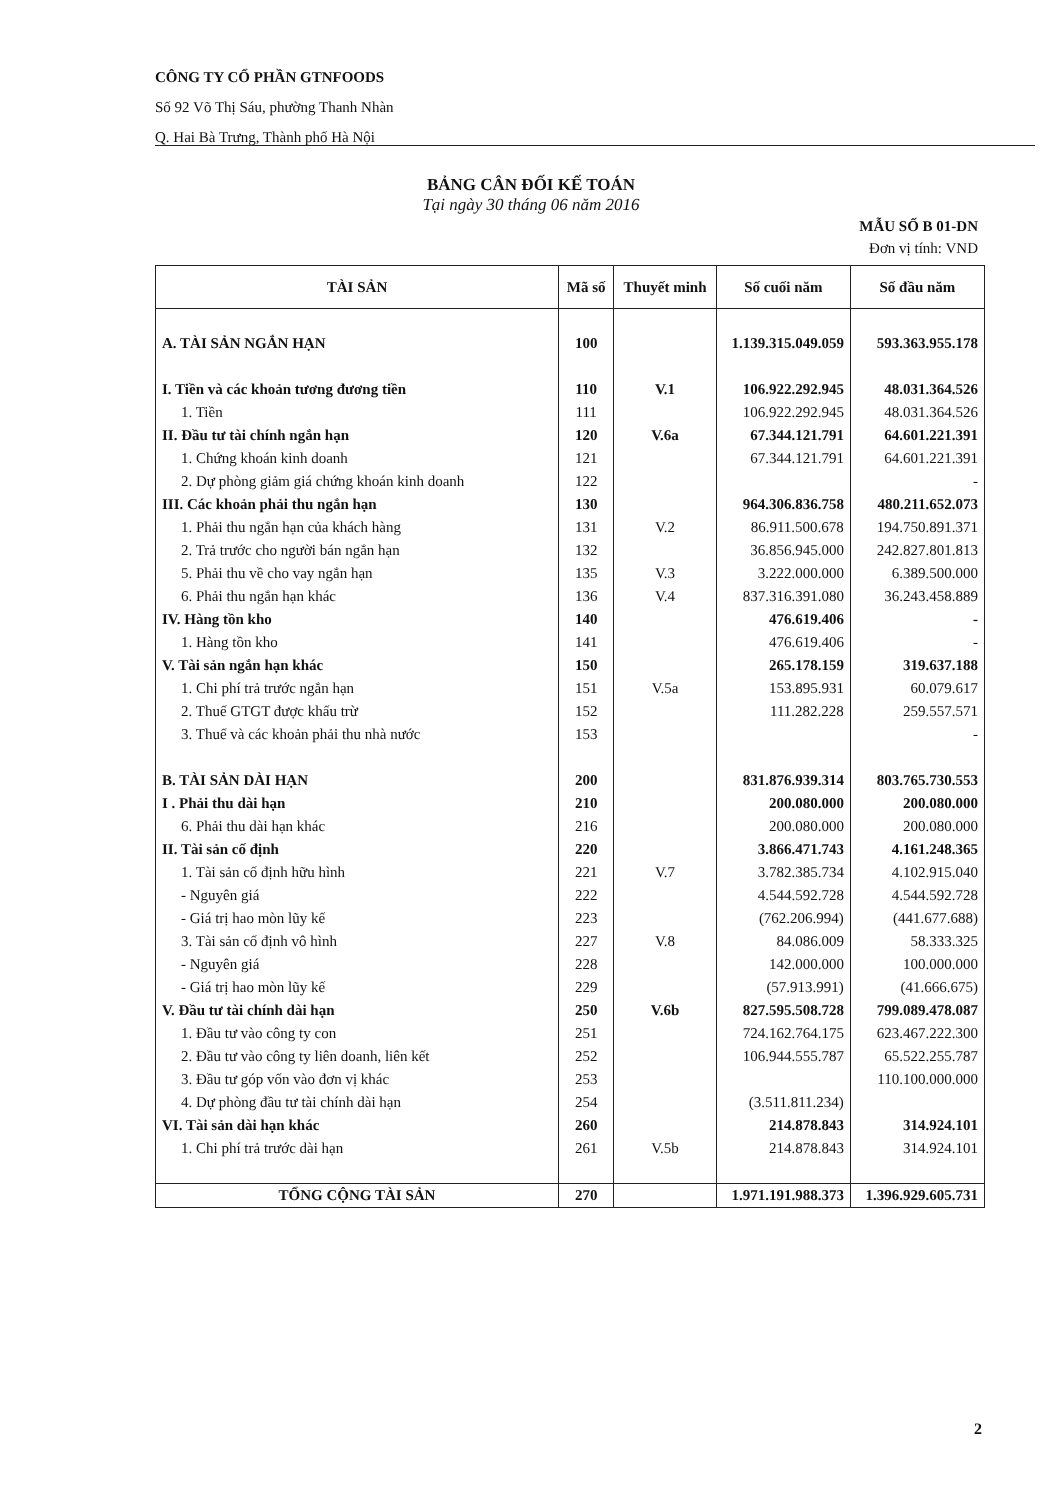CÔNG TY CỔ PHẦN GTNFOODS
Số 92 Võ Thị Sáu, phường Thanh Nhàn
Q. Hai Bà Trưng, Thành phố Hà Nội
BẢNG CÂN ĐỐI KẾ TOÁN
Tại ngày 30 tháng 06 năm 2016
MẪU SỐ B 01-DN
Đơn vị tính: VND
| TÀI SẢN | Mã số | Thuyết minh | Số cuối năm | Số đầu năm |
| --- | --- | --- | --- | --- |
| A. TÀI SẢN NGẮN HẠN | 100 | | 1.139.315.049.059 | 593.363.955.178 |
| I. Tiền và các khoản tương đương tiền | 110 | V.1 | 106.922.292.945 | 48.031.364.526 |
| 1. Tiền | 111 | | 106.922.292.945 | 48.031.364.526 |
| II. Đầu tư tài chính ngắn hạn | 120 | V.6a | 67.344.121.791 | 64.601.221.391 |
| 1. Chứng khoán kinh doanh | 121 | | 67.344.121.791 | 64.601.221.391 |
| 2. Dự phòng giảm giá chứng khoán kinh doanh | 122 | | | - |
| III. Các khoản phải thu ngắn hạn | 130 | | 964.306.836.758 | 480.211.652.073 |
| 1. Phải thu ngắn hạn của khách hàng | 131 | V.2 | 86.911.500.678 | 194.750.891.371 |
| 2. Trả trước cho người bán ngắn hạn | 132 | | 36.856.945.000 | 242.827.801.813 |
| 5. Phải thu về cho vay ngắn hạn | 135 | V.3 | 3.222.000.000 | 6.389.500.000 |
| 6. Phải thu ngắn hạn khác | 136 | V.4 | 837.316.391.080 | 36.243.458.889 |
| IV. Hàng tồn kho | 140 | | 476.619.406 | - |
| 1. Hàng tồn kho | 141 | | 476.619.406 | - |
| V. Tài sản ngắn hạn khác | 150 | | 265.178.159 | 319.637.188 |
| 1. Chi phí trả trước ngắn hạn | 151 | V.5a | 153.895.931 | 60.079.617 |
| 2. Thuế GTGT được khấu trừ | 152 | | 111.282.228 | 259.557.571 |
| 3. Thuế và các khoản phải thu nhà nước | 153 | | | - |
| B. TÀI SẢN DÀI HẠN | 200 | | 831.876.939.314 | 803.765.730.553 |
| I . Phải thu dài hạn | 210 | | 200.080.000 | 200.080.000 |
| 6. Phải thu dài hạn khác | 216 | | 200.080.000 | 200.080.000 |
| II. Tài sản cố định | 220 | | 3.866.471.743 | 4.161.248.365 |
| 1. Tài sản cố định hữu hình | 221 | V.7 | 3.782.385.734 | 4.102.915.040 |
| - Nguyên giá | 222 | | 4.544.592.728 | 4.544.592.728 |
| - Giá trị hao mòn lũy kế | 223 | | (762.206.994) | (441.677.688) |
| 3. Tài sản cố định vô hình | 227 | V.8 | 84.086.009 | 58.333.325 |
| - Nguyên giá | 228 | | 142.000.000 | 100.000.000 |
| - Giá trị hao mòn lũy kế | 229 | | (57.913.991) | (41.666.675) |
| V. Đầu tư tài chính dài hạn | 250 | V.6b | 827.595.508.728 | 799.089.478.087 |
| 1. Đầu tư vào công ty con | 251 | | 724.162.764.175 | 623.467.222.300 |
| 2. Đầu tư vào công ty liên doanh, liên kết | 252 | | 106.944.555.787 | 65.522.255.787 |
| 3. Đầu tư góp vốn vào đơn vị khác | 253 | | | 110.100.000.000 |
| 4. Dự phòng đầu tư tài chính dài hạn | 254 | | (3.511.811.234) | |
| VI. Tài sản dài hạn khác | 260 | | 214.878.843 | 314.924.101 |
| 1. Chi phí trả trước dài hạn | 261 | V.5b | 214.878.843 | 314.924.101 |
| TỔNG CỘNG TÀI SẢN | 270 | | 1.971.191.988.373 | 1.396.929.605.731 |
2